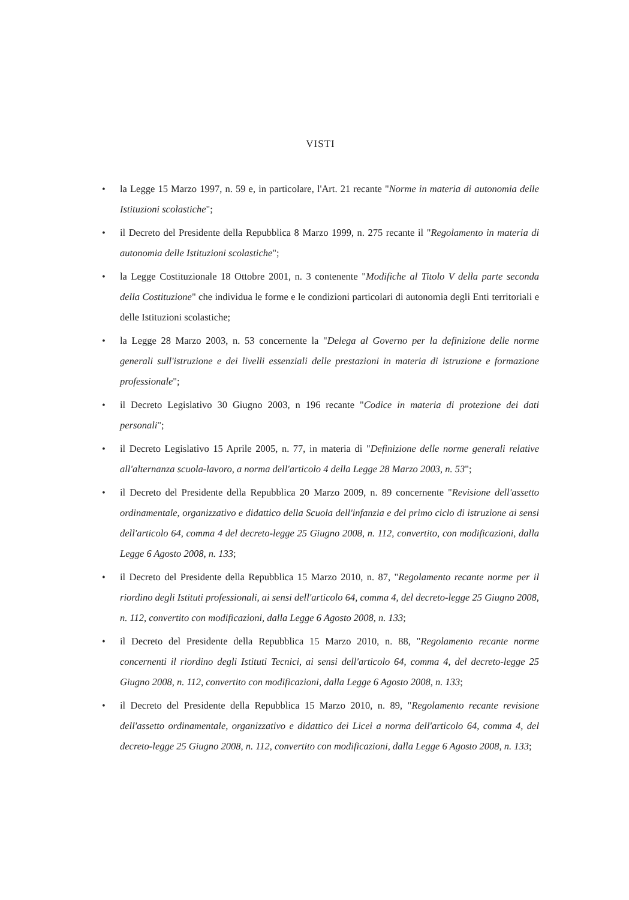VISTI
• la Legge 15 Marzo 1997, n. 59 e, in particolare, l'Art. 21 recante "Norme in materia di autonomia delle Istituzioni scolastiche";
• il Decreto del Presidente della Repubblica 8 Marzo 1999, n. 275 recante il "Regolamento in materia di autonomia delle Istituzioni scolastiche";
• la Legge Costituzionale 18 Ottobre 2001, n. 3 contenente "Modifiche al Titolo V della parte seconda della Costituzione" che individua le forme e le condizioni particolari di autonomia degli Enti territoriali e delle Istituzioni scolastiche;
• la Legge 28 Marzo 2003, n. 53 concernente la "Delega al Governo per la definizione delle norme generali sull'istruzione e dei livelli essenziali delle prestazioni in materia di istruzione e formazione professionale";
• il Decreto Legislativo 30 Giugno 2003, n 196 recante "Codice in materia di protezione dei dati personali";
• il Decreto Legislativo 15 Aprile 2005, n. 77, in materia di "Definizione delle norme generali relative all'alternanza scuola-lavoro, a norma dell'articolo 4 della Legge 28 Marzo 2003, n. 53";
• il Decreto del Presidente della Repubblica 20 Marzo 2009, n. 89 concernente "Revisione dell'assetto ordinamentale, organizzativo e didattico della Scuola dell'infanzia e del primo ciclo di istruzione ai sensi dell'articolo 64, comma 4 del decreto-legge 25 Giugno 2008, n. 112, convertito, con modificazioni, dalla Legge 6 Agosto 2008, n. 133;
• il Decreto del Presidente della Repubblica 15 Marzo 2010, n. 87, "Regolamento recante norme per il riordino degli Istituti professionali, ai sensi dell'articolo 64, comma 4, del decreto-legge 25 Giugno 2008, n. 112, convertito con modificazioni, dalla Legge 6 Agosto 2008, n. 133;
• il Decreto del Presidente della Repubblica 15 Marzo 2010, n. 88, "Regolamento recante norme concernenti il riordino degli Istituti Tecnici, ai sensi dell'articolo 64, comma 4, del decreto-legge 25 Giugno 2008, n. 112, convertito con modificazioni, dalla Legge 6 Agosto 2008, n. 133;
• il Decreto del Presidente della Repubblica 15 Marzo 2010, n. 89, "Regolamento recante revisione dell'assetto ordinamentale, organizzativo e didattico dei Licei a norma dell'articolo 64, comma 4, del decreto-legge 25 Giugno 2008, n. 112, convertito con modificazioni, dalla Legge 6 Agosto 2008, n. 133;